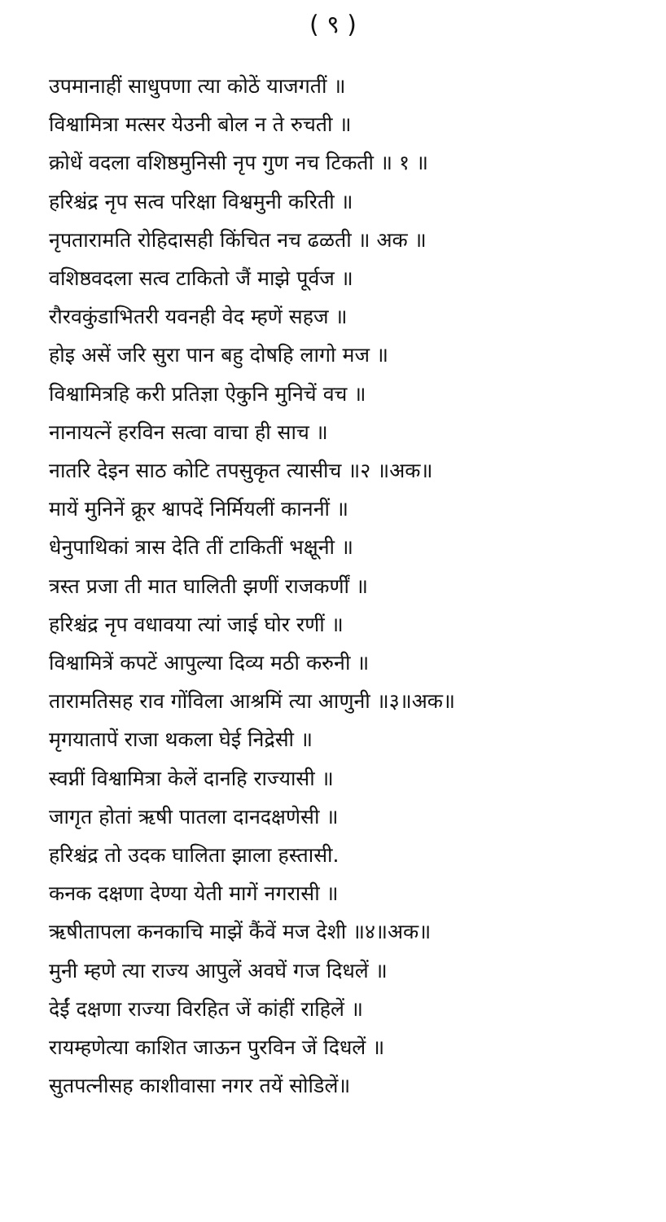( ९ )
उपमानाहीं साधुपणा त्या कोठें याजगतीं ॥
विश्वामित्रा मत्सर येउनी बोल न ते रुचती ॥
क्रोधें वदला वशिष्ठमुनिसी नृप गुण नच टिकती ॥ १ ॥
हरिश्चंद्र नृप सत्व परिक्षा विश्वमुनी करिती ॥
नृपतारामति रोहिदासही किंचित नच ढळती ॥ अक ॥
वशिष्ठवदला सत्व टाकितो जैं माझे पूर्वज ॥
रौरवकुंडाभितरी यवनही वेद म्हणें सहज ॥
होइ असें जरि सुरा पान बहु दोषहि लागो मज ॥
विश्वामित्रहि करी प्रतिज्ञा ऐकुनि मुनिचें वच ॥
नानायत्नें हरविन सत्वा वाचा ही साच ॥
नातरि देइन साठ कोटि तपसुकृत त्यासीच ॥२ ॥अक॥
मायें मुनिनें क्रूर श्वापदें निर्मियलीं काननीं ॥
धेनुपाथिकां त्रास देति तीं टाकितीं भक्षूनी ॥
त्रस्त प्रजा ती मात घालिती झणीं राजकर्णीं ॥
हरिश्चंद्र नृप वधावया त्यां जाई घोर रणीं ॥
विश्वामित्रें कपटें आपुल्या दिव्य मठी करुनी ॥
तारामतिसह राव गोंविला आश्रमिं त्या आणुनी ॥३॥अक॥
मृगयातापें राजा थकला घेई निद्रेसी ॥
स्वप्नीं विश्वामित्रा केलें दानहि राज्यासी ॥
जागृत होतां ऋषी पातला दानदक्षणेसी ॥
हरिश्चंद्र तो उदक घालिता झाला हस्तासी.
कनक दक्षणा देण्या येती मागें नगरासी ॥
ऋषीतापला कनकाचि माझें कैंवें मज देशी ॥४॥अक॥
मुनी म्हणे त्या राज्य आपुलें अवघें गज दिधलें ॥
देईं दक्षणा राज्या विरहित जें कांहीं राहिलें ॥
रायम्हणेत्या काशित जाऊन पुरविन जें दिधलें ॥
सुतपत्नीसह काशीवासा नगर तयें सोडिलें॥